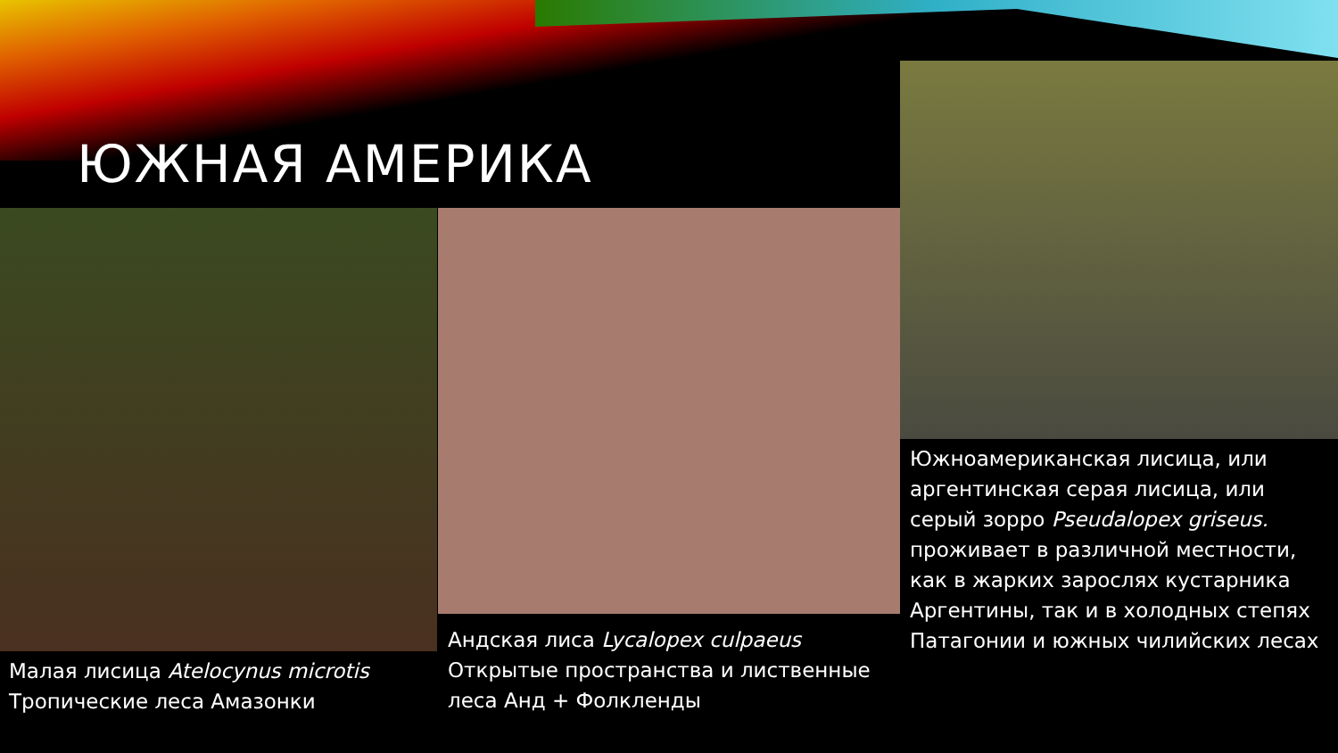ЮЖНАЯ АМЕРИКА
Малая лисица Atelocynus microtis
Тропические леса Амазонки
Андская лиса Lycalopex culpaeus
Открытые пространства и лиственные леса Анд + Фолкленды
Южноамериканская лисица, или аргентинская серая лисица, или серый зорро Pseudalopex griseus.
проживает в различной местности, как в жарких зарослях кустарника Аргентины, так и в холодных степях Патагонии и южных чилийских лесах